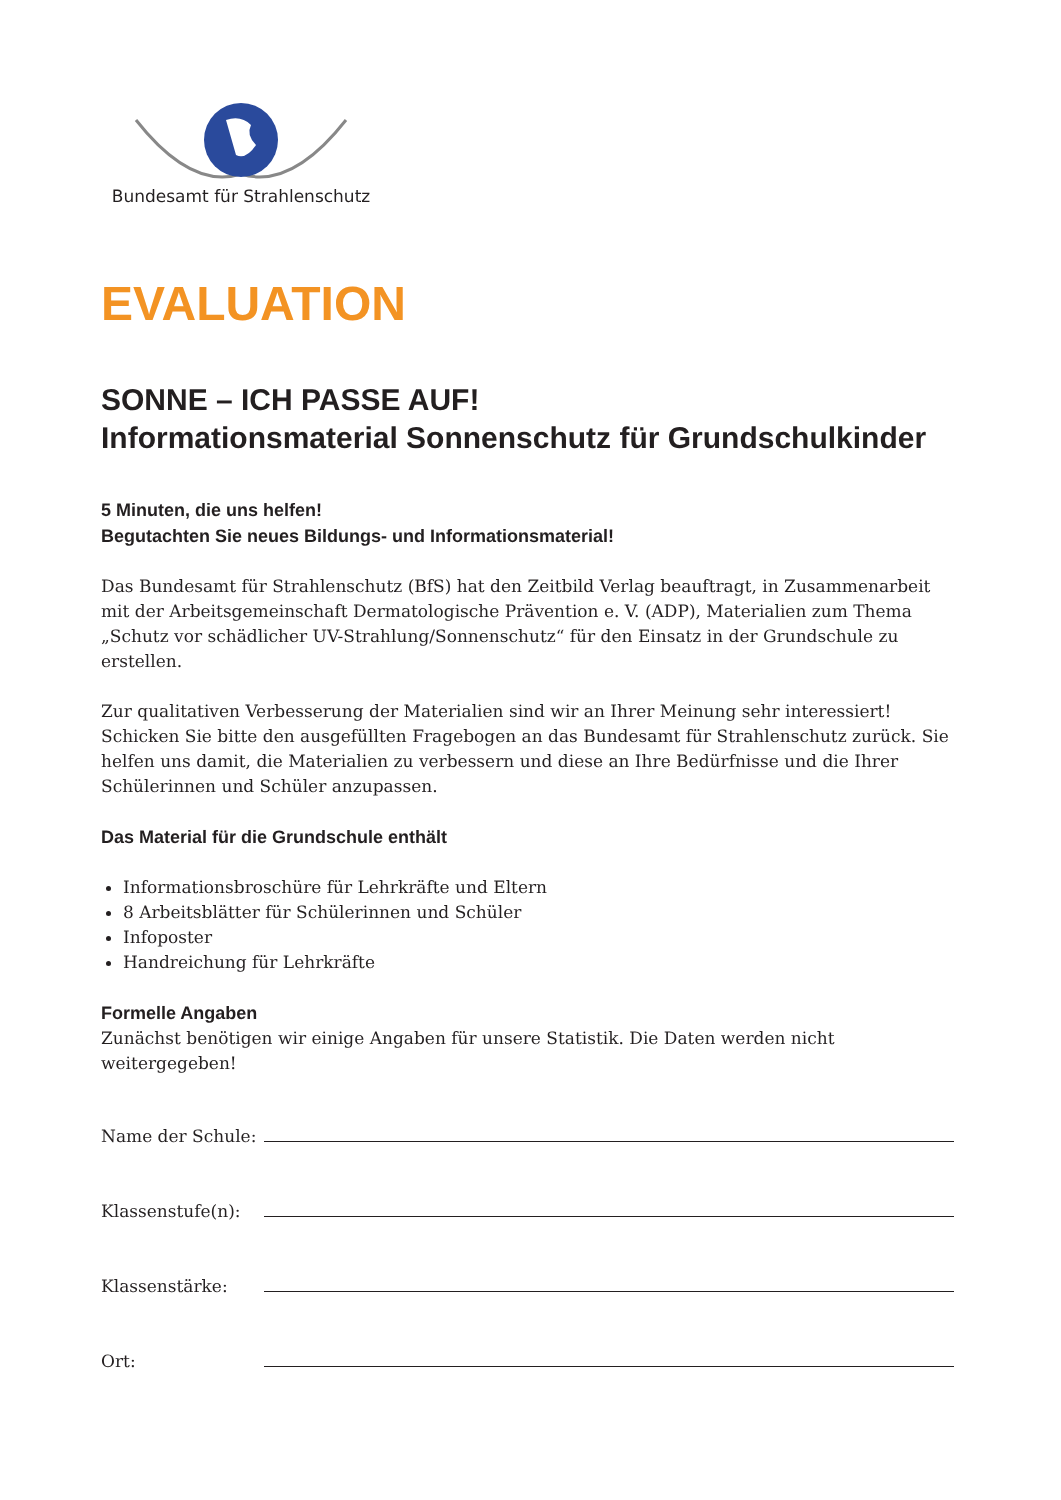Bundesamt für Strahlenschutz
EVALUATION
SONNE – ICH PASSE AUF!
Informationsmaterial Sonnenschutz für Grundschulkinder
5 Minuten, die uns helfen!
Begutachten Sie neues Bildungs- und Informationsmaterial!
Das Bundesamt für Strahlenschutz (BfS) hat den Zeitbild Verlag beauftragt, in Zusammenarbeit mit der Arbeitsgemeinschaft Dermatologische Prävention e. V. (ADP), Materialien zum Thema „Schutz vor schädlicher UV-Strahlung/Sonnenschutz“ für den Einsatz in der Grundschule zu erstellen.
Zur qualitativen Verbesserung der Materialien sind wir an Ihrer Meinung sehr interessiert! Schicken Sie bitte den ausgefüllten Fragebogen an das Bundesamt für Strahlenschutz zurück. Sie helfen uns damit, die Materialien zu verbessern und diese an Ihre Bedürfnisse und die Ihrer Schülerinnen und Schüler anzupassen.
Das Material für die Grundschule enthält
Informationsbroschüre für Lehrkräfte und Eltern
8 Arbeitsblätter für Schülerinnen und Schüler
Infoposter
Handreichung für Lehrkräfte
Formelle Angaben
Zunächst benötigen wir einige Angaben für unsere Statistik. Die Daten werden nicht
weitergegeben!
Name der Schule:
Klassenstufe(n):
Klassenstärke:
Ort: